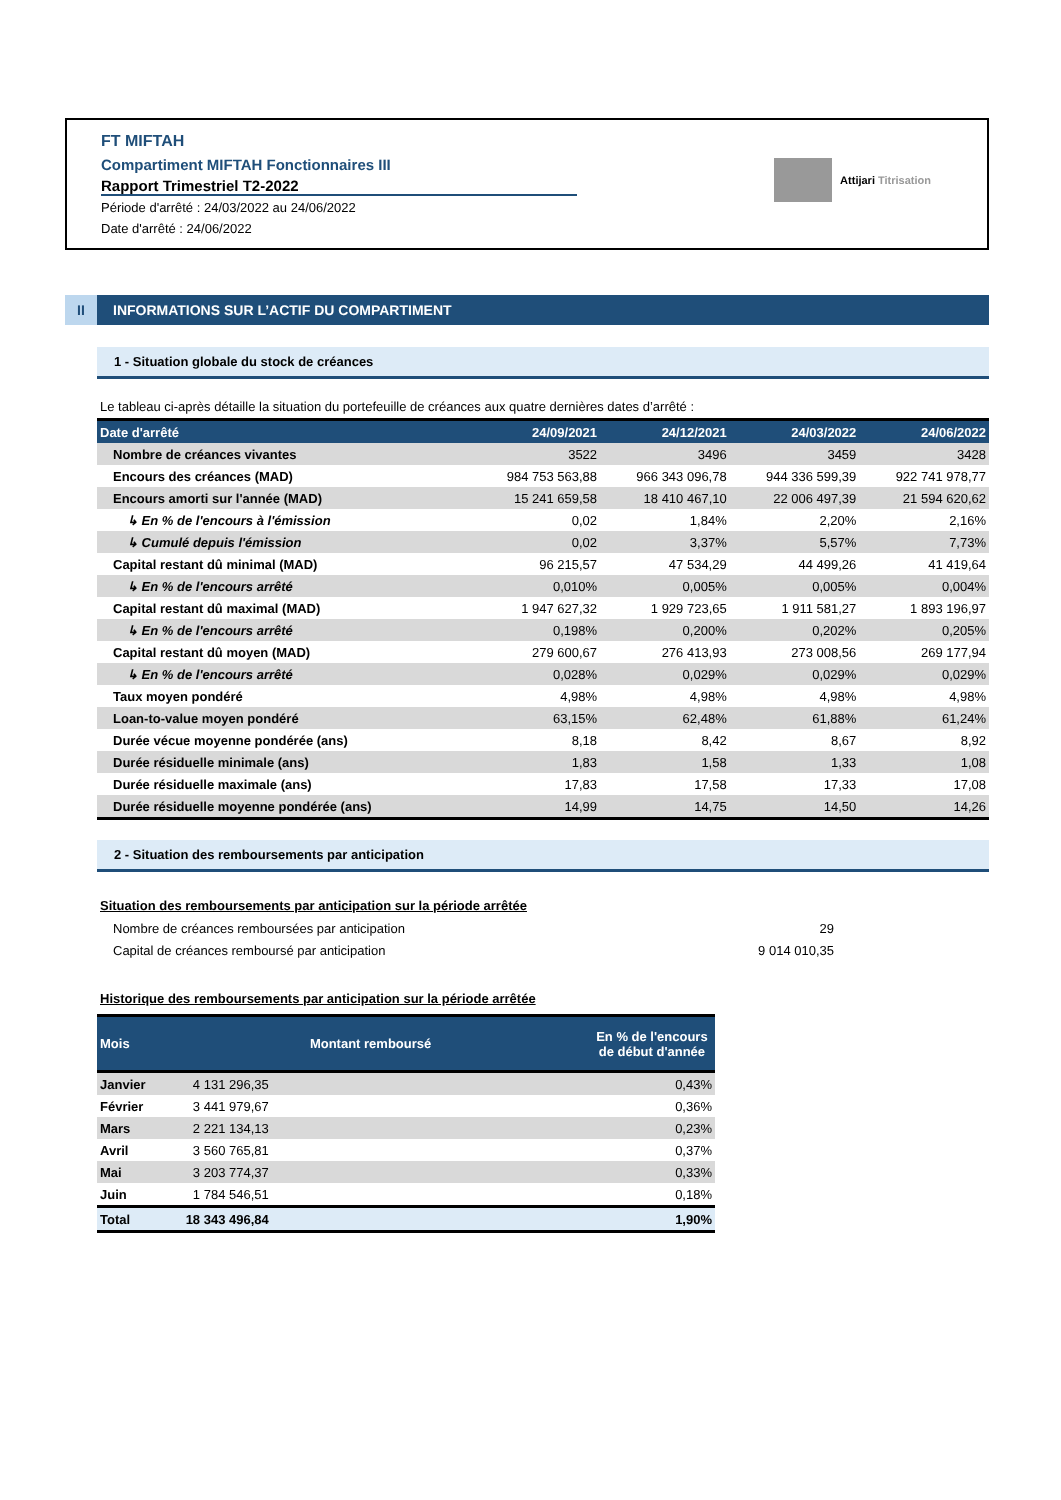FT MIFTAH
Compartiment MIFTAH Fonctionnaires III
Rapport Trimestriel T2-2022
Période d'arrêté : 24/03/2022 au 24/06/2022
Date d'arrêté : 24/06/2022
Attijari Titrisation
II INFORMATIONS SUR L’ACTIF DU COMPARTIMENT
1 - Situation globale du stock de créances
Le tableau ci-après détaille la situation du portefeuille de créances aux quatre dernières dates d’arrêté :
| Date d'arrêté | 24/09/2021 | 24/12/2021 | 24/03/2022 | 24/06/2022 |
| --- | --- | --- | --- | --- |
| Nombre de créances vivantes | 3522 | 3496 | 3459 | 3428 |
| Encours des créances (MAD) | 984 753 563,88 | 966 343 096,78 | 944 336 599,39 | 922 741 978,77 |
| Encours amorti sur l'année (MAD) | 15 241 659,58 | 18 410 467,10 | 22 006 497,39 | 21 594 620,62 |
| ↳ En % de l'encours à l'émission | 0,02 | 1,84% | 2,20% | 2,16% |
| ↳ Cumulé depuis l'émission | 0,02 | 3,37% | 5,57% | 7,73% |
| Capital restant dû minimal (MAD) | 96 215,57 | 47 534,29 | 44 499,26 | 41 419,64 |
| ↳ En % de l'encours arrêté | 0,010% | 0,005% | 0,005% | 0,004% |
| Capital restant dû maximal (MAD) | 1 947 627,32 | 1 929 723,65 | 1 911 581,27 | 1 893 196,97 |
| ↳ En % de l'encours arrêté | 0,198% | 0,200% | 0,202% | 0,205% |
| Capital restant dû moyen (MAD) | 279 600,67 | 276 413,93 | 273 008,56 | 269 177,94 |
| ↳ En % de l'encours arrêté | 0,028% | 0,029% | 0,029% | 0,029% |
| Taux moyen pondéré | 4,98% | 4,98% | 4,98% | 4,98% |
| Loan-to-value moyen pondéré | 63,15% | 62,48% | 61,88% | 61,24% |
| Durée vécue moyenne pondérée (ans) | 8,18 | 8,42 | 8,67 | 8,92 |
| Durée résiduelle minimale (ans) | 1,83 | 1,58 | 1,33 | 1,08 |
| Durée résiduelle maximale (ans) | 17,83 | 17,58 | 17,33 | 17,08 |
| Durée résiduelle moyenne pondérée (ans) | 14,99 | 14,75 | 14,50 | 14,26 |
2 - Situation des remboursements par anticipation
Situation des remboursements par anticipation sur la période arrêtée
| Nombre de créances remboursées par anticipation | 29 |
| Capital de créances remboursé par anticipation | 9 014 010,35 |
Historique des remboursements par anticipation sur la période arrêtée
| Mois | Montant remboursé | En % de l'encours de début d'année |
| --- | --- | --- |
| Janvier | 4 131 296,35 | 0,43% |
| Février | 3 441 979,67 | 0,36% |
| Mars | 2 221 134,13 | 0,23% |
| Avril | 3 560 765,81 | 0,37% |
| Mai | 3 203 774,37 | 0,33% |
| Juin | 1 784 546,51 | 0,18% |
| Total | 18 343 496,84 | 1,90% |